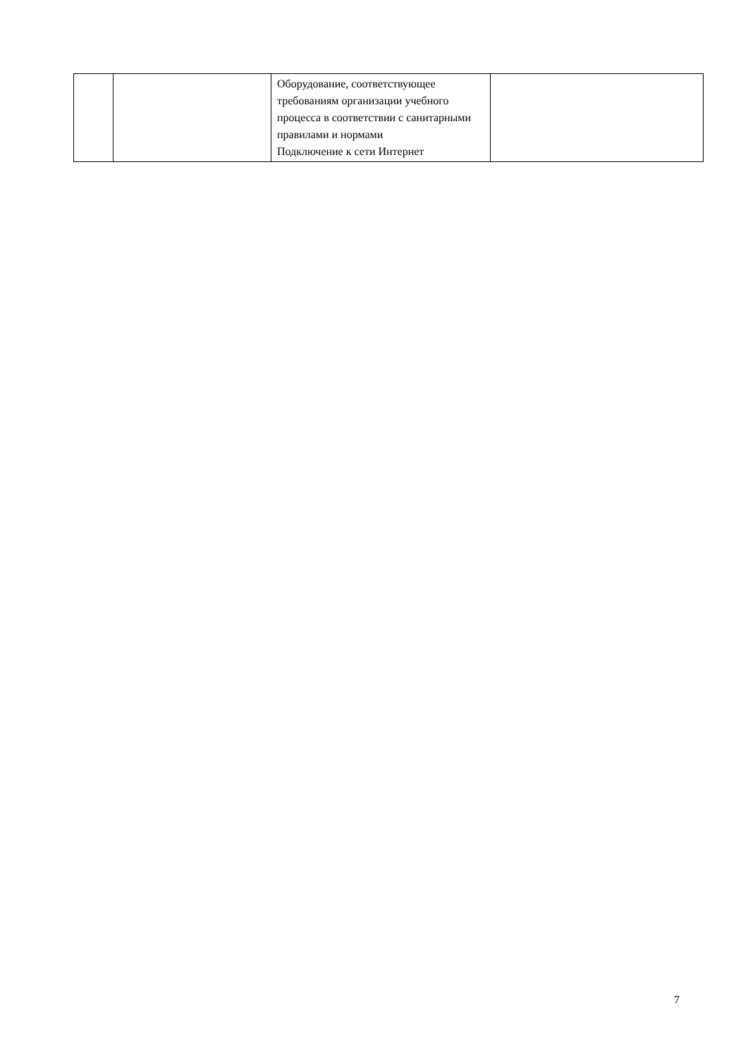| | | Оборудование, соответствующее требованиям организации учебного процесса в соответствии с санитарными правилами и нормами Подключение к сети Интернет | |
7